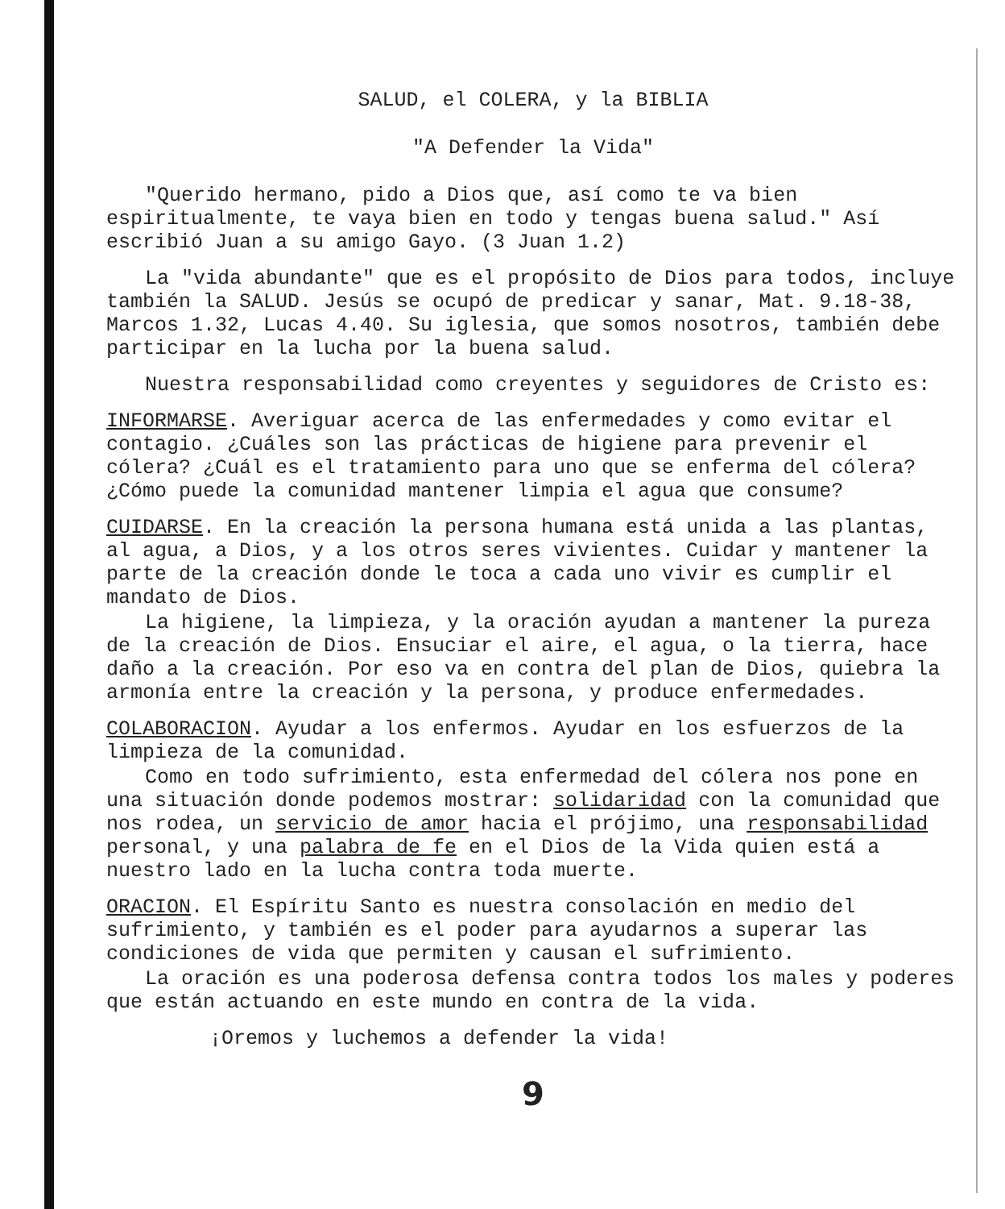SALUD, el COLERA, y la BIBLIA
"A Defender la Vida"
"Querido hermano, pido a Dios que, así como te va bien espiritualmente, te vaya bien en todo y tengas buena salud." Así escribió Juan a su amigo Gayo. (3 Juan 1.2)
La "vida abundante" que es el propósito de Dios para todos, incluye también la SALUD. Jesús se ocupó de predicar y sanar, Mat. 9.18-38, Marcos 1.32, Lucas 4.40. Su iglesia, que somos nosotros, también debe participar en la lucha por la buena salud.
Nuestra responsabilidad como creyentes y seguidores de Cristo es:
INFORMARSE. Averiguar acerca de las enfermedades y como evitar el contagio. ¿Cuáles son las prácticas de higiene para prevenir el cólera? ¿Cuál es el tratamiento para uno que se enferma del cólera? ¿Cómo puede la comunidad mantener limpia el agua que consume?
CUIDARSE. En la creación la persona humana está unida a las plantas, al agua, a Dios, y a los otros seres vivientes. Cuidar y mantener la parte de la creación donde le toca a cada uno vivir es cumplir el mandato de Dios.
La higiene, la limpieza, y la oración ayudan a mantener la pureza de la creación de Dios. Ensuciar el aire, el agua, o la tierra, hace daño a la creación. Por eso va en contra del plan de Dios, quiebra la armonía entre la creación y la persona, y produce enfermedades.
COLABORACION. Ayudar a los enfermos. Ayudar en los esfuerzos de la limpieza de la comunidad.
Como en todo sufrimiento, esta enfermedad del cólera nos pone en una situación donde podemos mostrar: solidaridad con la comunidad que nos rodea, un servicio de amor hacia el prójimo, una responsabilidad personal, y una palabra de fe en el Dios de la Vida quien está a nuestro lado en la lucha contra toda muerte.
ORACION. El Espíritu Santo es nuestra consolación en medio del sufrimiento, y también es el poder para ayudarnos a superar las condiciones de vida que permiten y causan el sufrimiento.
La oración es una poderosa defensa contra todos los males y poderes que están actuando en este mundo en contra de la vida.
¡Oremos y luchemos a defender la vida!
9